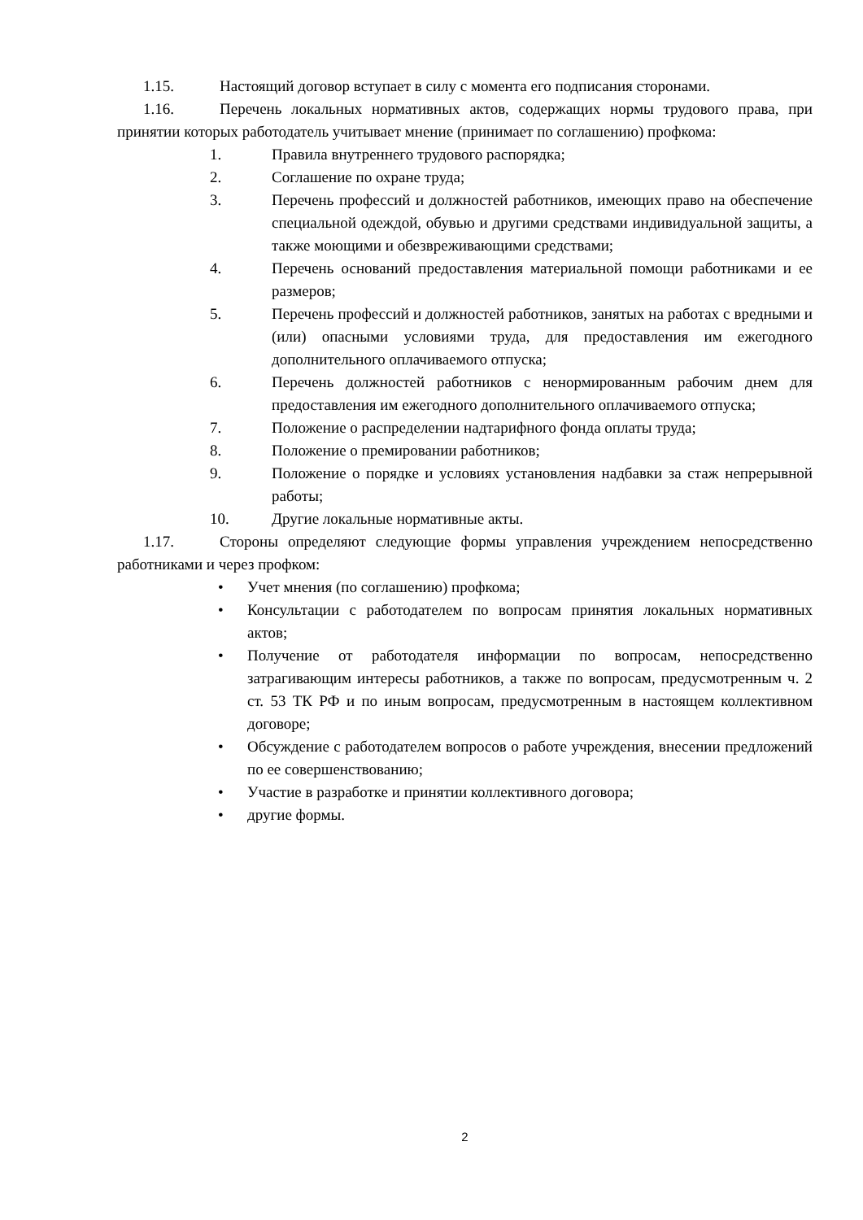1.15. Настоящий договор вступает в силу с момента его подписания сторонами.
1.16. Перечень локальных нормативных актов, содержащих нормы трудового права, при принятии которых работодатель учитывает мнение (принимает по соглашению) профкома:
1. Правила внутреннего трудового распорядка;
2. Соглашение по охране труда;
3. Перечень профессий и должностей работников, имеющих право на обеспечение специальной одеждой, обувью и другими средствами индивидуальной защиты, а также моющими и обезвреживающими средствами;
4. Перечень оснований предоставления материальной помощи работниками и ее размеров;
5. Перечень профессий и должностей работников, занятых на работах с вредными и (или) опасными условиями труда, для предоставления им ежегодного дополнительного оплачиваемого отпуска;
6. Перечень должностей работников с ненормированным рабочим днем для предоставления им ежегодного дополнительного оплачиваемого отпуска;
7. Положение о распределении надтарифного фонда оплаты труда;
8. Положение о премировании работников;
9. Положение о порядке и условиях установления надбавки за стаж непрерывной работы;
10. Другие локальные нормативные акты.
1.17. Стороны определяют следующие формы управления учреждением непосредственно работниками и через профком:
• Учет мнения (по соглашению) профкома;
• Консультации с работодателем по вопросам принятия локальных нормативных актов;
• Получение от работодателя информации по вопросам, непосредственно затрагивающим интересы работников, а также по вопросам, предусмотренным ч. 2 ст. 53 ТК РФ и по иным вопросам, предусмотренным в настоящем коллективном договоре;
• Обсуждение с работодателем вопросов о работе учреждения, внесении предложений по ее совершенствованию;
• Участие в разработке и принятии коллективного договора;
• другие формы.
2